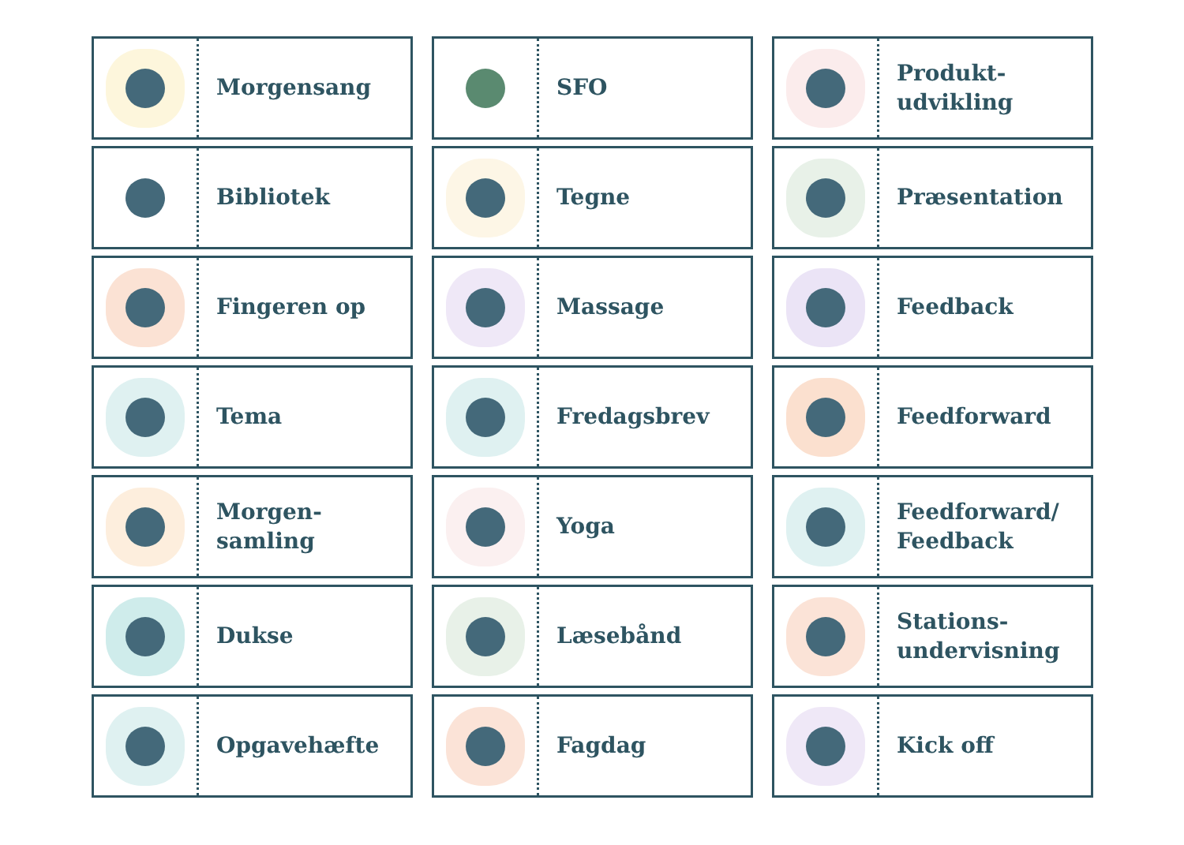Morgensang
SFO
Produkt-
udvikling
Bibliotek
Tegne
Præsentation
Fingeren op
Massage
Feedback
Tema
Fredagsbrev
Feedforward
Morgen-
samling
Yoga
Feedforward/
Feedback
Dukse
Læsebånd
Stations-
undervisning
Opgavehæfte
Fagdag
Kick off